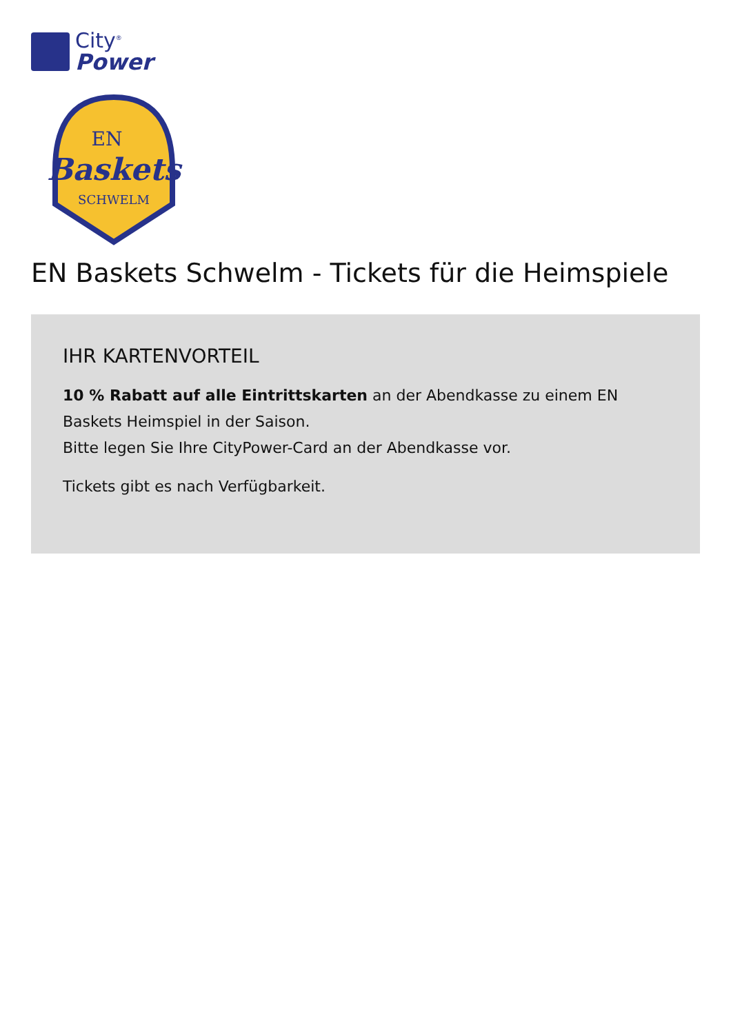City<sup>®</sup>
Power
EN
Baskets
SCHWELM
EN Baskets Schwelm - Tickets für die Heimspiele
IHR KARTENVORTEIL
10 % Rabatt auf alle Eintrittskarten an der Abendkasse zu einem EN Baskets Heimspiel in der Saison.
Bitte legen Sie Ihre CityPower-Card an der Abendkasse vor.
Tickets gibt es nach Verfügbarkeit.